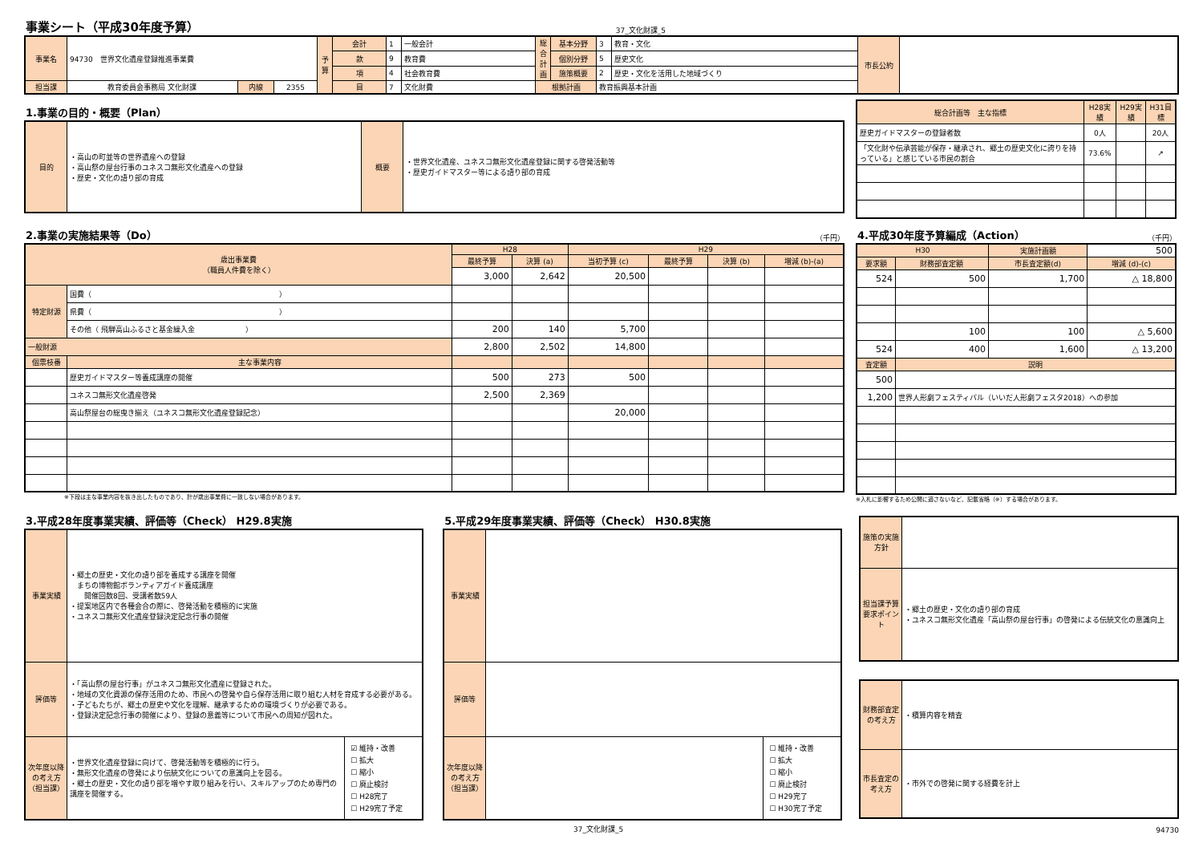事業シート（平成30年度予算）
37_文化財課_5
| 事業名 | 94730 世界文化遺産登録推進事業費 | | | 予算 | 会計 | 1 | 一般会計 | 総合計画 | 基本分野 | 3 | 教育・文化 | 市長公約 | |
| | | | | | 款 | 9 | 教育費 | | 個別分野 | 5 | 歴史文化 | | |
| | | | | | 項 | 4 | 社会教育費 | | 施策概要 | 2 | 歴史・文化を活用した地域づくり | | |
| 担当課 | 教育委員会事務局 文化財課 | 内線 | 2355 | | 目 | 7 | 文化財費 | 根拠計画 | | 教育振興基本計画 | | | |
1.事業の目的・概要（Plan）
| 目的 | ・高山の町並等の世界遺産への登録 ・高山祭の屋台行事のユネスコ無形文化遺産への登録 ・歴史・文化の語り部の育成 | 概要 | ・世界文化遺産、ユネスコ無形文化遺産登録に関する啓発活動等 ・歴史ガイドマスター等による語り部の育成 |
| 総合計画等 主な指標 | H28実績 | H29実績 | H31目標 |
| --- | --- | --- | --- |
| 歴史ガイドマスターの登録者数 | 0人 | | 20人 |
| 「文化財や伝承芸能が保存・継承され、郷土の歴史文化に誇りを持っている」と感じている市民の割合 | 73.6% | | ↗ |
2.事業の実施結果等（Do）
（千円）
| 歳出事業費 （職員人件費を除く） | | H28 | | H29 | | | |
| | | 最終予算 | 決算 (a) | 当初予算 (c) | 最終予算 | 決算 (b) | 増減 (b)-(a) |
| | | 3,000 | 2,642 | 20,500 | | | |
| 特定財源 | 国費（ ） | | | | | | |
| | 県費（ ） | | | | | | |
| | その他（ 飛騨高山ふるさと基金繰入金 ） | 200 | 140 | 5,700 | | | |
| 一般財源 | | 2,800 | 2,502 | 14,800 | | | |
| 個票枝番 | 主な事業内容 | | | | | | |
| | 歴史ガイドマスター等養成講座の開催 | 500 | 273 | 500 | | | |
| | ユネスコ無形文化遺産啓発 | 2,500 | 2,369 | | | | |
| | 高山祭屋台の総曳き揃え（ユネスコ無形文化遺産登録記念） | | | 20,000 | | | |
※下段は主な事業内容を抜き出したものであり、計が歳出事業費に一致しない場合があります。
4.平成30年度予算編成（Action）
（千円）
| H30 | | 実施計画額 | 500 |
| 要求額 | 財務部査定額 | 市長査定額(d) | 増減 (d)-(c) |
| 524 | 500 | 1,700 | △ 18,800 |
| | 100 | 100 | △ 5,600 |
| 524 | 400 | 1,600 | △ 13,200 |
| 査定額 | 説明 | | |
| 500 | | | |
| 1,200 | 世界人形劇フェスティバル（いいだ人形劇フェスタ2018）への参加 | | |
※入札に影響するため公開に適さないなど、記載省略（※）する場合があります。
3.平成28年度事業実績、評価等（Check） H29.8実施
| 事業実績 | ・郷土の歴史・文化の語り部を養成する講座を開催 まちの博物館ボランティアガイド養成講座 開催回数8回、受講者数59人 ・提案地区内で各種会合の際に、啓発活動を積極的に実施 ・ユネスコ無形文化遺産登録決定記念行事の開催 | |
| 評価等 | ・「高山祭の屋台行事」がユネスコ無形文化遺産に登録された。 ・地域の文化資源の保存活用のため、市民への啓発や自ら保存活用に取り組む人材を育成する必要がある。 ・子どもたちが、郷土の歴史や文化を理解、継承するための環境づくりが必要である。 ・登録決定記念行事の開催により、登録の意義等について市民への周知が図れた。 | |
| 次年度以降の考え方（担当課） | ・世界文化遺産登録に向けて、啓発活動等を積極的に行う。 ・無形文化遺産の啓発により伝統文化についての意識向上を図る。 ・郷土の歴史・文化の語り部を増やす取り組みを行い、スキルアップのため専門の講座を開催する。 | / ☑ 維持・改善 / / ☐ 拡大 / / ☐ 縮小 / / ☐ 廃止検討 / / ☐ H28完了 / / ☐ H29完了予定 / |
5.平成29年度事業実績、評価等（Check） H30.8実施
| 事業実績 | | |
| 評価等 | | |
| 次年度以降の考え方（担当課） | | / ☐ 維持・改善 / / ☐ 拡大 / / ☐ 縮小 / / ☐ 廃止検討 / / ☐ H29完了 / / ☐ H30完了予定 / |
| 施策の実施方針 | |
| 担当課予算要求ポイント | ・郷土の歴史・文化の語り部の育成 ・ユネスコ無形文化遺産「高山祭の屋台行事」の啓発による伝統文化の意識向上 |
| 財務部査定の考え方 | ・積算内容を精査 |
| 市長査定の考え方 | ・市外での啓発に関する経費を計上 |
37_文化財課_5 94730